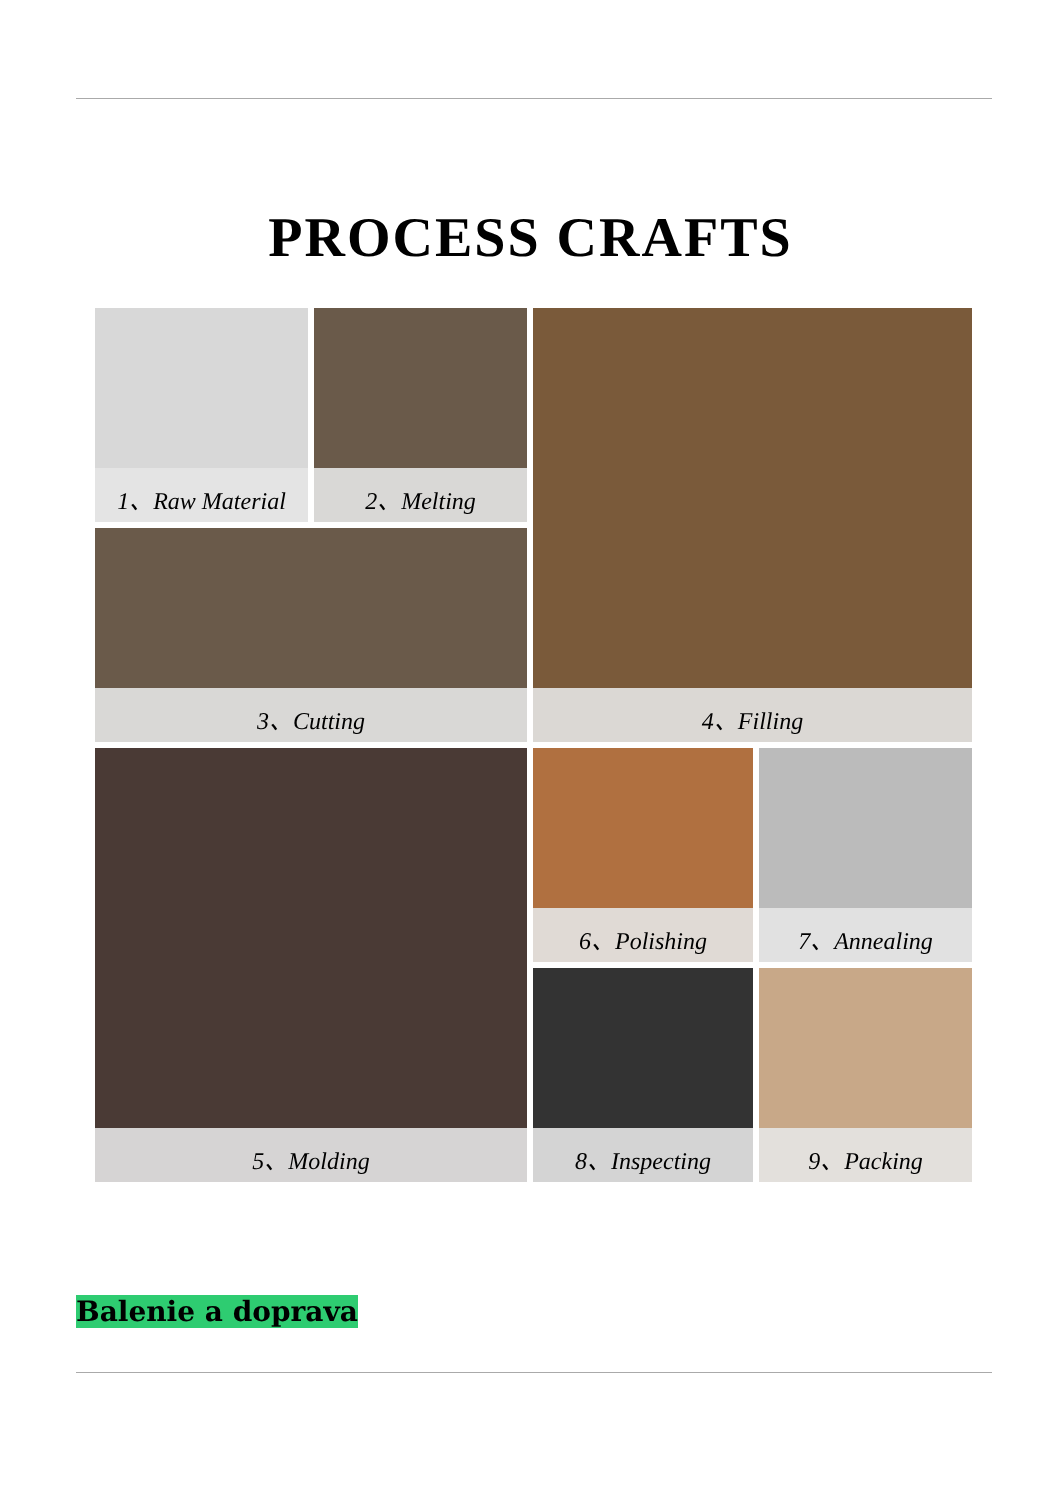PROCESS CRAFTS
1、Raw Material
2、Melting
4、Filling
3、Cutting
5、Molding
6、Polishing
7、Annealing
8、Inspecting
9、Packing
Balenie a doprava